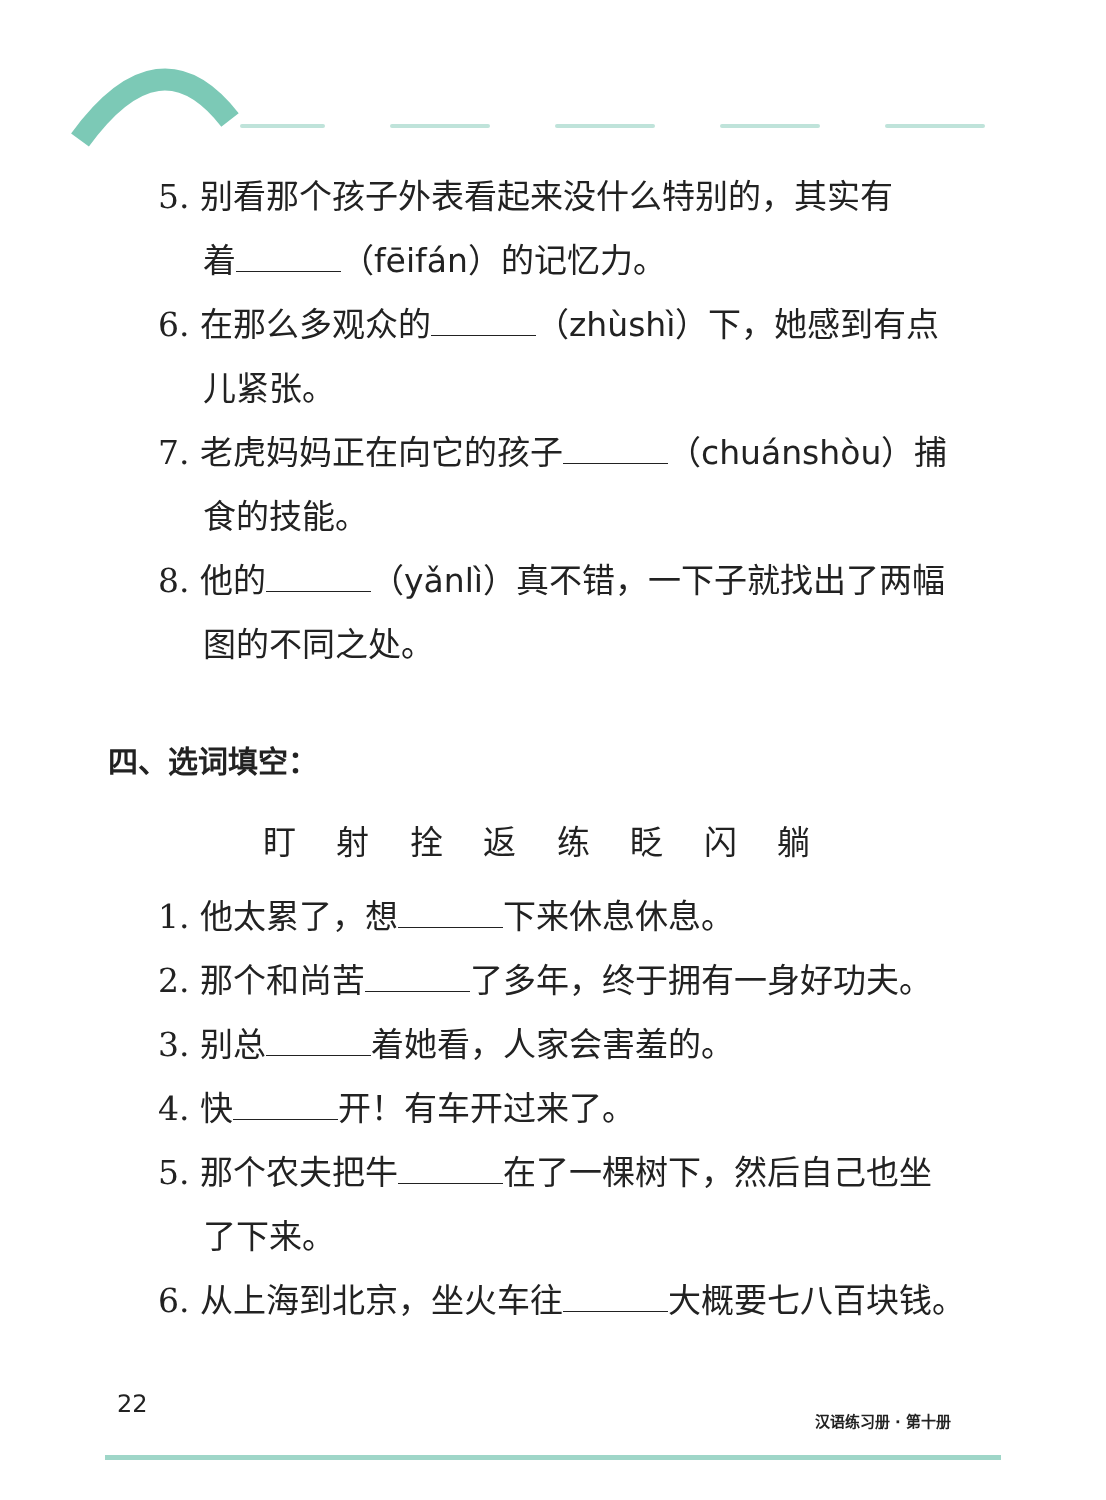5. 别看那个孩子外表看起来没什么特别的，其实有
着 （fēifán）的记忆力。
6. 在那么多观众的 （zhùshì）下，她感到有点
儿紧张。
7. 老虎妈妈正在向它的孩子 （chuánshòu）捕
食的技能。
8. 他的 （yǎnlì）真不错，一下子就找出了两幅
图的不同之处。
四、选词填空：
盯 射 拴 返 练 眨 闪 躺
1. 他太累了，想 下来休息休息。
2. 那个和尚苦 了多年，终于拥有一身好功夫。
3. 别总 着她看，人家会害羞的。
4. 快 开！有车开过来了。
5. 那个农夫把牛 在了一棵树下，然后自己也坐
了下来。
6. 从上海到北京，坐火车往 大概要七八百块钱。
22
汉语练习册 · 第十册